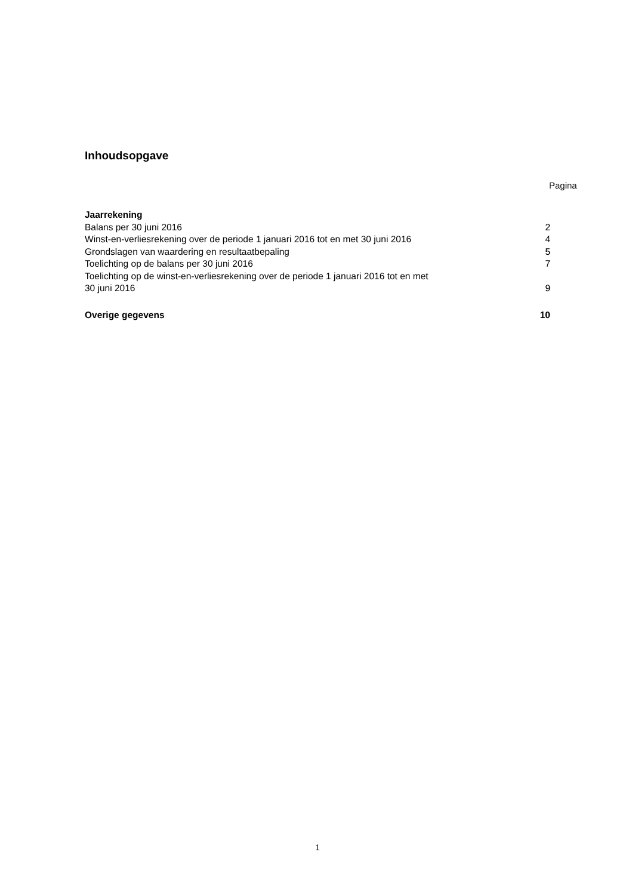Inhoudsopgave
Pagina
| Jaarrekening | |
| Balans per 30 juni 2016 | 2 |
| Winst-en-verliesrekening over de periode 1 januari 2016 tot en met 30 juni 2016 | 4 |
| Grondslagen van waardering en resultaatbepaling | 5 |
| Toelichting op de balans per 30 juni 2016 | 7 |
| Toelichting op de winst-en-verliesrekening over de periode 1 januari 2016 tot en met 30 juni 2016 | 9 |
| Overige gegevens | 10 |
1